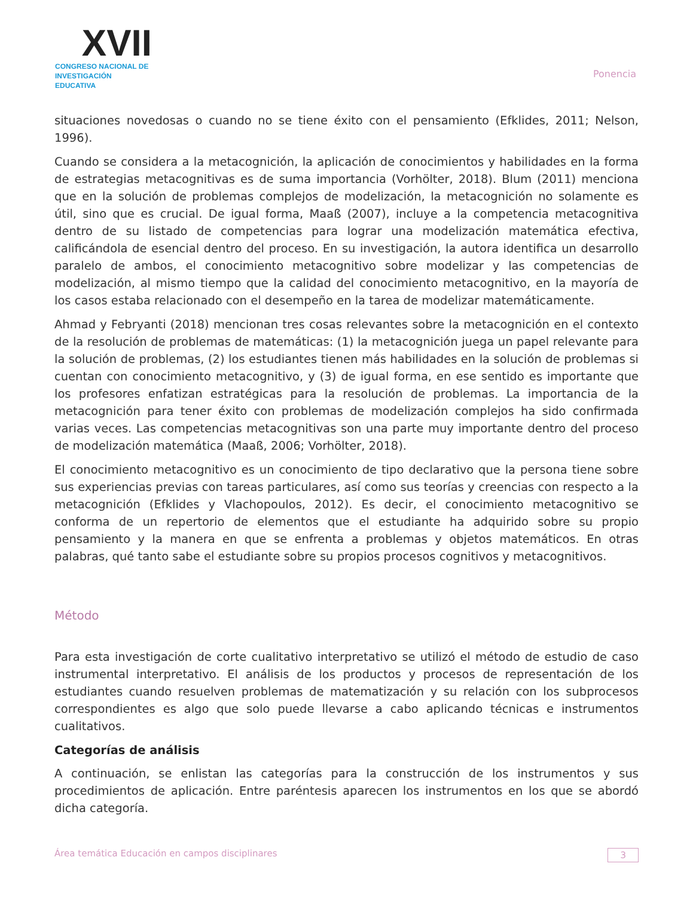XVII
CONGRESO NACIONAL DE
INVESTIGACIÓN EDUCATIVA
Ponencia
situaciones novedosas o cuando no se tiene éxito con el pensamiento (Efklides, 2011; Nelson, 1996).
Cuando se considera a la metacognición, la aplicación de conocimientos y habilidades en la forma de estrategias metacognitivas es de suma importancia (Vorhölter, 2018). Blum (2011) menciona que en la solución de problemas complejos de modelización, la metacognición no solamente es útil, sino que es crucial. De igual forma, Maaß (2007), incluye a la competencia metacognitiva dentro de su listado de competencias para lograr una modelización matemática efectiva, calificándola de esencial dentro del proceso. En su investigación, la autora identifica un desarrollo paralelo de ambos, el conocimiento metacognitivo sobre modelizar y las competencias de modelización, al mismo tiempo que la calidad del conocimiento metacognitivo, en la mayoría de los casos estaba relacionado con el desempeño en la tarea de modelizar matemáticamente.
Ahmad y Febryanti (2018) mencionan tres cosas relevantes sobre la metacognición en el contexto de la resolución de problemas de matemáticas: (1) la metacognición juega un papel relevante para la solución de problemas, (2) los estudiantes tienen más habilidades en la solución de problemas si cuentan con conocimiento metacognitivo, y (3) de igual forma, en ese sentido es importante que los profesores enfatizan estratégicas para la resolución de problemas. La importancia de la metacognición para tener éxito con problemas de modelización complejos ha sido confirmada varias veces. Las competencias metacognitivas son una parte muy importante dentro del proceso de modelización matemática (Maaß, 2006; Vorhölter, 2018).
El conocimiento metacognitivo es un conocimiento de tipo declarativo que la persona tiene sobre sus experiencias previas con tareas particulares, así como sus teorías y creencias con respecto a la metacognición (Efklides y Vlachopoulos, 2012). Es decir, el conocimiento metacognitivo se conforma de un repertorio de elementos que el estudiante ha adquirido sobre su propio pensamiento y la manera en que se enfrenta a problemas y objetos matemáticos. En otras palabras, qué tanto sabe el estudiante sobre su propios procesos cognitivos y metacognitivos.
Método
Para esta investigación de corte cualitativo interpretativo se utilizó el método de estudio de caso instrumental interpretativo. El análisis de los productos y procesos de representación de los estudiantes cuando resuelven problemas de matematización y su relación con los subprocesos correspondientes es algo que solo puede llevarse a cabo aplicando técnicas e instrumentos cualitativos.
Categorías de análisis
A continuación, se enlistan las categorías para la construcción de los instrumentos y sus procedimientos de aplicación. Entre paréntesis aparecen los instrumentos en los que se abordó dicha categoría.
Área temática Educación en campos disciplinares 3